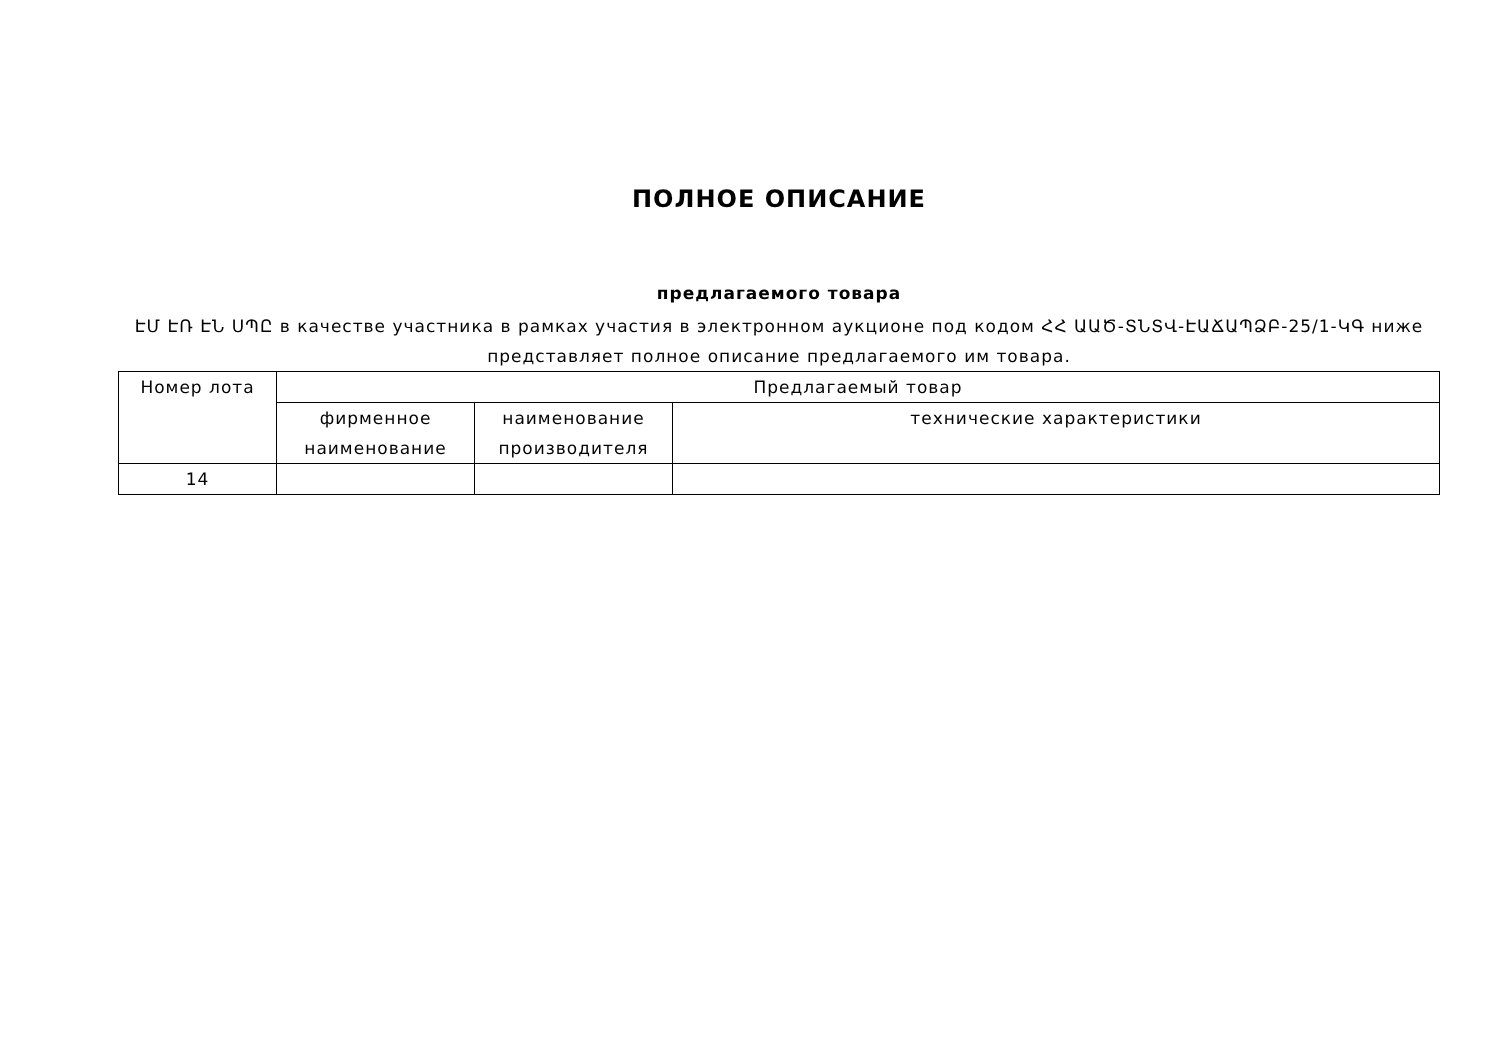ПОЛНОЕ ОПИСАНИЕ
предлагаемого товара
ԷՄ ԷՌ ԷՆ ՍՊԸ в качестве участника в рамках участия в электронном аукционе под кодом ՀՀ ԱԱԾ-ՏՆՏՎ-ԷԱՃԱՊՁԲ-25/1-ԿԳ ниже представляет полное описание предлагаемого им товара.
| Номер лота | Предлагаемый товар | | |
| --- | --- | --- | --- |
| | фирменное наименование | наименование производителя | технические характеристики |
| 14 | | | |